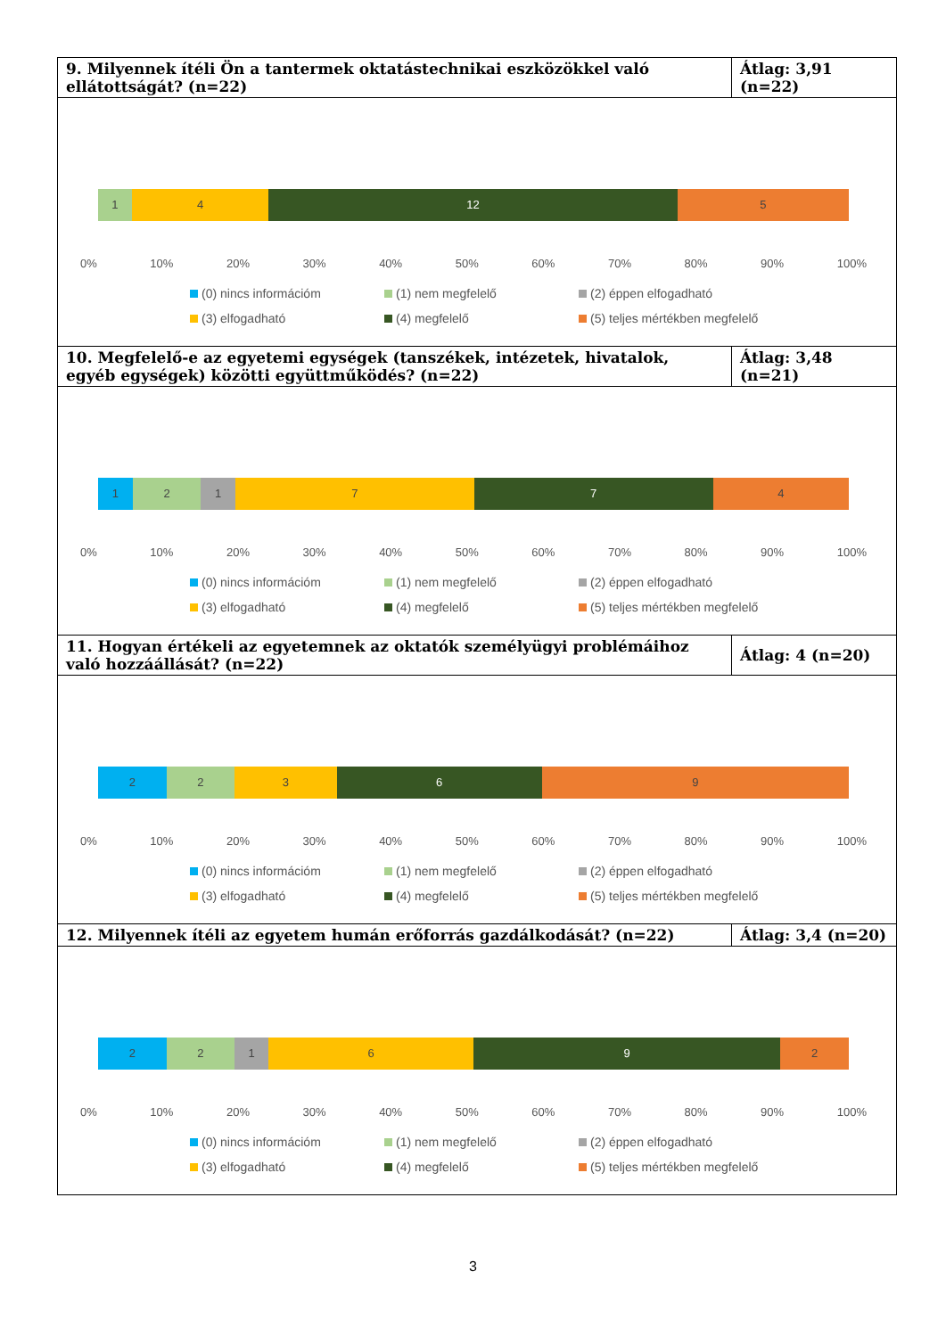| 9. Milyennek ítéli Ön a tantermek oktatástechnikai eszközökkel való ellátottságát? (n=22) | Átlag: 3,91 (n=22) |
| 1 4 12 5 0% 10% 20% 30% 40% 50% 60% 70% 80% 90% 100% (0) nincs információm (1) nem megfelelő (2) éppen elfogadható (3) elfogadható (4) megfelelő (5) teljes mértékben megfelelő | |
| 10. Megfelelő-e az egyetemi egységek (tanszékek, intézetek, hivatalok, egyéb egységek) közötti együttműködés? (n=22) | Átlag: 3,48 (n=21) |
| 1 2 1 7 7 4 0% 10% 20% 30% 40% 50% 60% 70% 80% 90% 100% (0) nincs információm (1) nem megfelelő (2) éppen elfogadható (3) elfogadható (4) megfelelő (5) teljes mértékben megfelelő | |
| 11. Hogyan értékeli az egyetemnek az oktatók személyügyi problémáihoz való hozzáállását? (n=22) | Átlag: 4 (n=20) |
| 2 2 3 6 9 0% 10% 20% 30% 40% 50% 60% 70% 80% 90% 100% (0) nincs információm (1) nem megfelelő (2) éppen elfogadható (3) elfogadható (4) megfelelő (5) teljes mértékben megfelelő | |
| 12. Milyennek ítéli az egyetem humán erőforrás gazdálkodását? (n=22) | Átlag: 3,4 (n=20) |
| 2 2 1 6 9 2 0% 10% 20% 30% 40% 50% 60% 70% 80% 90% 100% (0) nincs információm (1) nem megfelelő (2) éppen elfogadható (3) elfogadható (4) megfelelő (5) teljes mértékben megfelelő | |
3